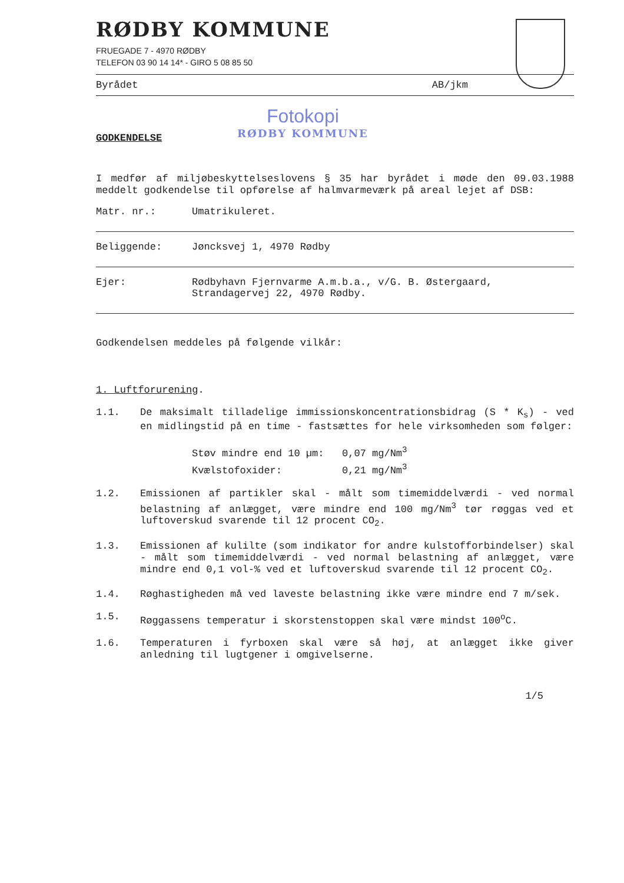RØDBY KOMMUNE
FRUEGADE 7 - 4970 RØDBY
TELEFON 03 90 14 14* - GIRO 5 08 85 50
Byrådet AB/jkm
GODKENDELSE
Fotokopi
RØDBY KOMMUNE
I medfør af miljøbeskyttelseslovens § 35 har byrådet i møde den 09.03.1988 meddelt godkendelse til opførelse af halmvarmeværk på areal lejet af DSB:
Matr. nr.: Umatrikuleret.
Beliggende: Jøncksvej 1, 4970 Rødby
Ejer: Rødbyhavn Fjernvarme A.m.b.a., v/G. B. Østergaard, Strandagervej 22, 4970 Rødby.
Godkendelsen meddeles på følgende vilkår:
1. Luftforurening.
1.1.
De maksimalt tilladelige immissionskoncentrationsbidrag (S * K<sub>s</sub>) - ved en midlingstid på en time - fastsættes for hele virksomheden som følger:
Støv mindre end 10 µm: 0,07 mg/Nm<sup>3</sup>
Kvælstofoxider: 0,21 mg/Nm<sup>3</sup>
1.2.
Emissionen af partikler skal - målt som timemiddelværdi - ved normal belastning af anlægget, være mindre end 100 mg/Nm<sup>3</sup> tør røggas ved et luftoverskud svarende til 12 procent CO<sub>2</sub>.
1.3.
Emissionen af kulilte (som indikator for andre kulstofforbindelser) skal - målt som timemiddelværdi - ved normal belastning af anlægget, være mindre end 0,1 vol-% ved et luftoverskud svarende til 12 procent CO<sub>2</sub>.
1.4.
Røghastigheden må ved laveste belastning ikke være mindre end 7 m/sek.
1.5.
Røggassens temperatur i skorstenstoppen skal være mindst 100<sup>o</sup>C.
1.6.
Temperaturen i fyrboxen skal være så høj, at anlægget ikke giver anledning til lugtgener i omgivelserne.
1/5